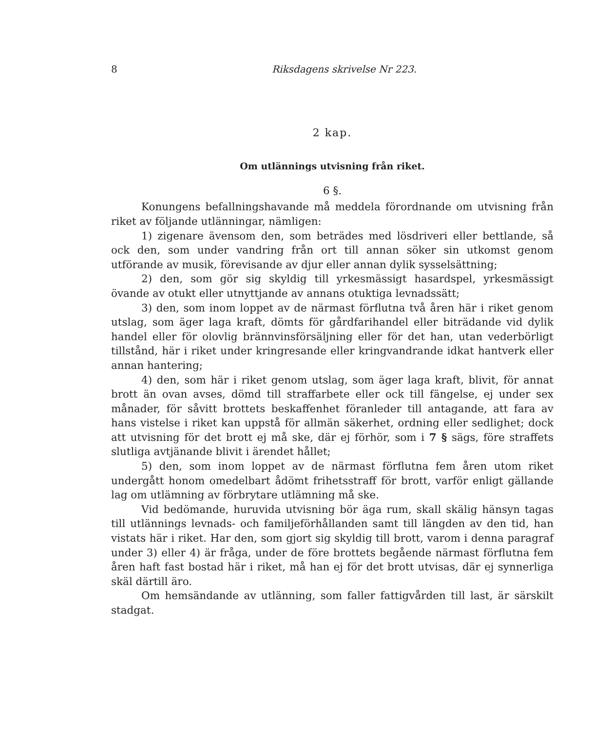8 Riksdagens skrivelse Nr 223.
2 kap.
Om utlännings utvisning från riket.
6 §.
Konungens befallningshavande må meddela förordnande om utvisning från riket av följande utlänningar, nämligen:
1) zigenare ävensom den, som beträdes med lösdriveri eller bettlande, så ock den, som under vandring från ort till annan söker sin utkomst genom utförande av musik, förevisande av djur eller annan dylik sysselsättning;
2) den, som gör sig skyldig till yrkesmässigt hasardspel, yrkesmässigt övande av otukt eller utnyttjande av annans otuktiga levnadssätt;
3) den, som inom loppet av de närmast förflutna två åren här i riket genom utslag, som äger laga kraft, dömts för gårdfarihandel eller biträdande vid dylik handel eller för olovlig brännvinsförsäljning eller för det han, utan vederbörligt tillstånd, här i riket under kringresande eller kringvandrande idkat hantverk eller annan hantering;
4) den, som här i riket genom utslag, som äger laga kraft, blivit, för annat brott än ovan avses, dömd till straffarbete eller ock till fängelse, ej under sex månader, för såvitt brottets beskaffenhet föranleder till antagande, att fara av hans vistelse i riket kan uppstå för allmän säkerhet, ordning eller sedlighet; dock att utvisning för det brott ej må ske, där ej förhör, som i 7 § sägs, före straffets slutliga avtjänande blivit i ärendet hållet;
5) den, som inom loppet av de närmast förflutna fem åren utom riket undergått honom omedelbart ådömt frihetsstraff för brott, varför enligt gällande lag om utlämning av förbrytare utlämning må ske.
Vid bedömande, huruvida utvisning bör äga rum, skall skälig hänsyn tagas till utlännings levnads- och familjeförhållanden samt till längden av den tid, han vistats här i riket. Har den, som gjort sig skyldig till brott, varom i denna paragraf under 3) eller 4) är fråga, under de före brottets begående närmast förflutna fem åren haft fast bostad här i riket, må han ej för det brott utvisas, där ej synnerliga skäl därtill äro.
Om hemsändande av utlänning, som faller fattigvården till last, är särskilt stadgat.